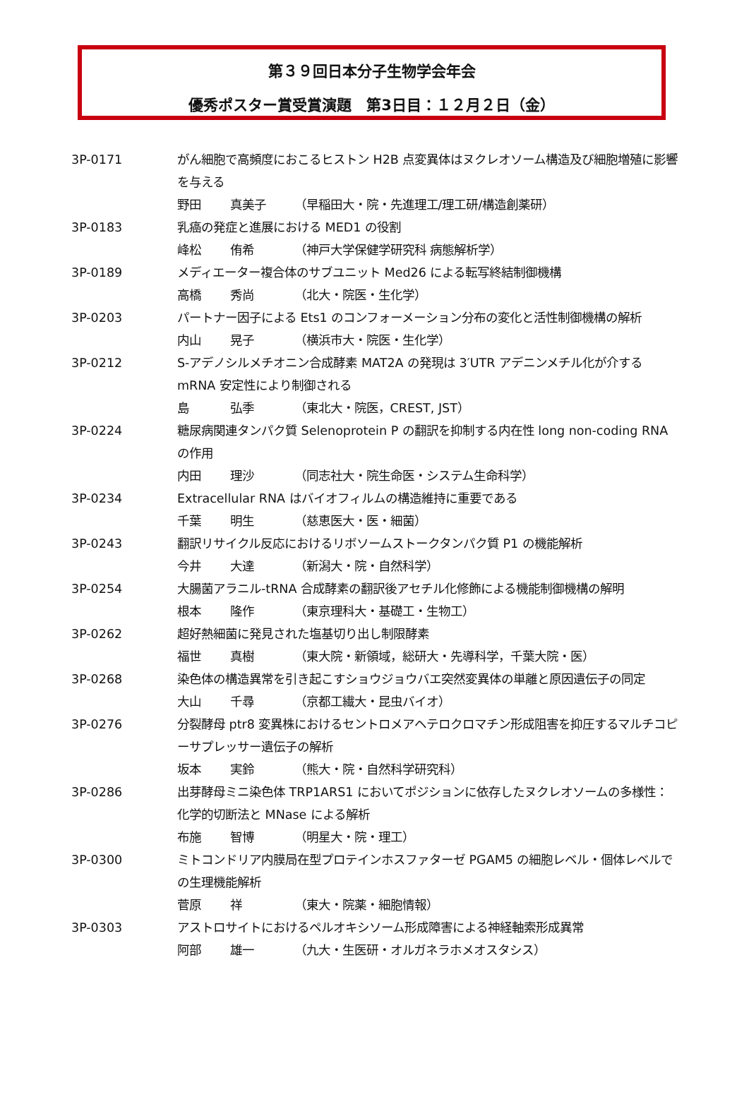第３９回日本分子生物学会年会
優秀ポスター賞受賞演題　第3日目：１２月２日（金）
3P-0171 がん細胞で高頻度におこるヒストン H2B 点変異体はヌクレオソーム構造及び細胞増殖に影響を与える
野田 真美子 （早稲田大・院・先進理工/理工研/構造創薬研）
3P-0183 乳癌の発症と進展における MED1 の役割
峰松 侑希 （神戸大学保健学研究科 病態解析学）
3P-0189 メディエーター複合体のサブユニット Med26 による転写終結制御機構
高橋 秀尚 （北大・院医・生化学）
3P-0203 パートナー因子による Ets1 のコンフォーメーション分布の変化と活性制御機構の解析
内山 晃子 （横浜市大・院医・生化学）
3P-0212 S-アデノシルメチオニン合成酵素 MAT2A の発現は 3′UTR アデニンメチル化が介する mRNA 安定性により制御される
島 弘季 （東北大・院医，CREST, JST）
3P-0224 糖尿病関連タンパク質 Selenoprotein P の翻訳を抑制する内在性 long non-coding RNA の作用
内田 理沙 （同志社大・院生命医・システム生命科学）
3P-0234 Extracellular RNA はバイオフィルムの構造維持に重要である
千葉 明生 （慈恵医大・医・細菌）
3P-0243 翻訳リサイクル反応におけるリボソームストークタンパク質 P1 の機能解析
今井 大達 （新潟大・院・自然科学）
3P-0254 大腸菌アラニル-tRNA 合成酵素の翻訳後アセチル化修飾による機能制御機構の解明
根本 隆作 （東京理科大・基礎工・生物工）
3P-0262 超好熱細菌に発見された塩基切り出し制限酵素
福世 真樹 （東大院・新領域，総研大・先導科学，千葉大院・医）
3P-0268 染色体の構造異常を引き起こすショウジョウバエ突然変異体の単離と原因遺伝子の同定
大山 千尋 （京都工繊大・昆虫バイオ）
3P-0276 分裂酵母 ptr8 変異株におけるセントロメアヘテロクロマチン形成阻害を抑圧するマルチコピーサプレッサー遺伝子の解析
坂本 実鈴 （熊大・院・自然科学研究科）
3P-0286 出芽酵母ミニ染色体 TRP1ARS1 においてポジションに依存したヌクレオソームの多様性：化学的切断法と MNase による解析
布施 智博 （明星大・院・理工）
3P-0300 ミトコンドリア内膜局在型プロテインホスファターゼ PGAM5 の細胞レベル・個体レベルでの生理機能解析
菅原 祥 （東大・院薬・細胞情報）
3P-0303 アストロサイトにおけるペルオキシソーム形成障害による神経軸索形成異常
阿部 雄一 （九大・生医研・オルガネラホメオスタシス）